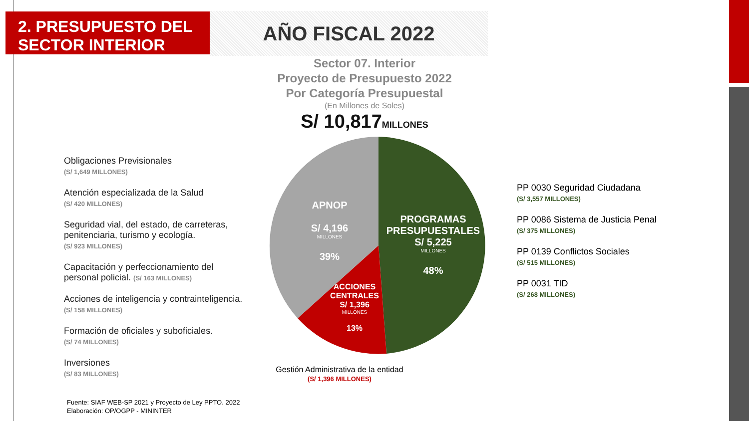2. PRESUPUESTO DEL
SECTOR INTERIOR
AÑO FISCAL 2022
Sector 07. Interior
Proyecto de Presupuesto 2022
Por Categoría Presupuestal
(En Millones de Soles)
S/ 10,817MILLONES
APNOP
S/ 4,196
MILLONES
39%
PROGRAMAS PRESUPUESTALES
S/ 5,225
MILLONES
48%
ACCIONES CENTRALES
S/ 1,396
MILLONES
13%
Obligaciones Previsionales
(S/ 1,649 MILLONES)
Atención especializada de la Salud
(S/ 420 MILLONES)
Seguridad vial, del estado, de carreteras, penitenciaria, turismo y ecología.
(S/ 923 MILLONES)
Capacitación y perfeccionamiento del personal policial. (S/ 163 MILLONES)
Acciones de inteligencia y contrainteligencia. (S/ 158 MILLONES)
Formación de oficiales y suboficiales.
(S/ 74 MILLONES)
Inversiones
(S/ 83 MILLONES)
PP 0030 Seguridad Ciudadana
(S/ 3,557 MILLONES)
PP 0086 Sistema de Justicia Penal
(S/ 375 MILLONES)
PP 0139 Conflictos Sociales
(S/ 515 MILLONES)
PP 0031 TID
(S/ 268 MILLONES)
Gestión Administrativa de la entidad
(S/ 1,396 MILLONES)
Fuente: SIAF WEB-SP 2021 y Proyecto de Ley PPTO. 2022
Elaboración: OP/OGPP - MININTER